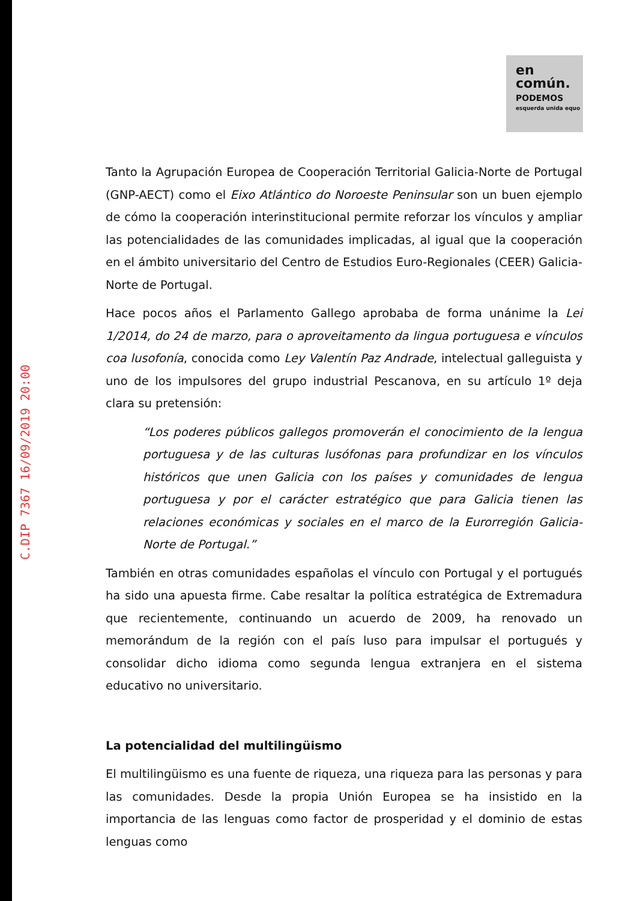C.DIP 7367 16/09/2019 20:00
en
común.
PODEMOS
esquerda unida equo
Tanto la Agrupación Europea de Cooperación Territorial Galicia-Norte de Portugal (GNP-AECT) como el Eixo Atlántico do Noroeste Peninsular son un buen ejemplo de cómo la cooperación interinstitucional permite reforzar los vínculos y ampliar las potencialidades de las comunidades implicadas, al igual que la cooperación en el ámbito universitario del Centro de Estudios Euro-Regionales (CEER) Galicia-Norte de Portugal.
Hace pocos años el Parlamento Gallego aprobaba de forma unánime la Lei 1/2014, do 24 de marzo, para o aproveitamento da lingua portuguesa e vínculos coa lusofonía, conocida como Ley Valentín Paz Andrade, intelectual galleguista y uno de los impulsores del grupo industrial Pescanova, en su artículo 1º deja clara su pretensión:
“Los poderes públicos gallegos promoverán el conocimiento de la lengua portuguesa y de las culturas lusófonas para profundizar en los vínculos históricos que unen Galicia con los países y comunidades de lengua portuguesa y por el carácter estratégico que para Galicia tienen las relaciones económicas y sociales en el marco de la Eurorregión Galicia-Norte de Portugal.”
También en otras comunidades españolas el vínculo con Portugal y el portugués ha sido una apuesta firme. Cabe resaltar la política estratégica de Extremadura que recientemente, continuando un acuerdo de 2009, ha renovado un memorándum de la región con el país luso para impulsar el portugués y consolidar dicho idioma como segunda lengua extranjera en el sistema educativo no universitario.
La potencialidad del multilingüismo
El multilingüismo es una fuente de riqueza, una riqueza para las personas y para las comunidades. Desde la propia Unión Europea se ha insistido en la importancia de las lenguas como factor de prosperidad y el dominio de estas lenguas como